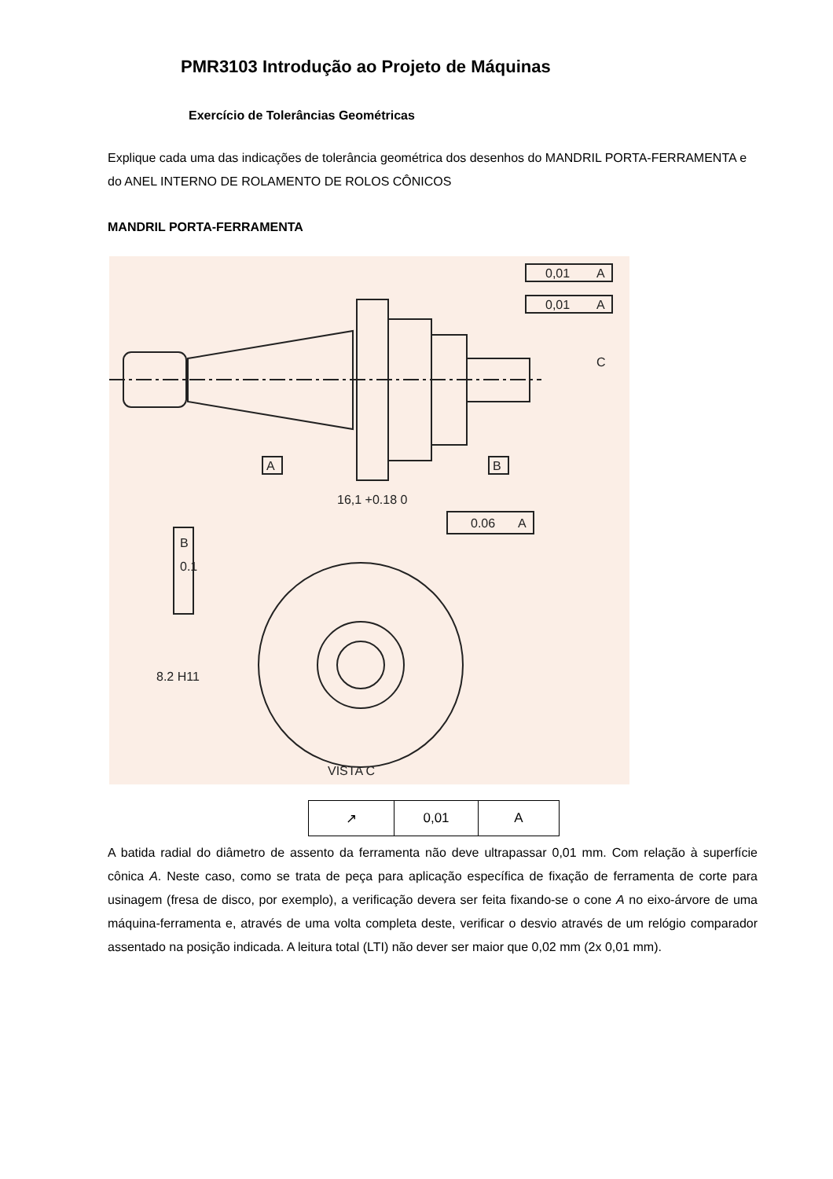PMR3103 Introdução ao Projeto de Máquinas
Exercício de Tolerâncias Geométricas
Explique cada uma das indicações de tolerância geométrica dos desenhos do MANDRIL PORTA-FERRAMENTA e do ANEL INTERNO DE ROLAMENTO DE ROLOS CÔNICOS
MANDRIL PORTA-FERRAMENTA
0,01
A
0,01
A
A
B
C
16,1 +0.18 0
0.06
A
B
0.1
8.2 H11
VISTA C
| ↗ | 0,01 | A |
A batida radial do diâmetro de assento da ferramenta não deve ultrapassar 0,01 mm. Com relação à superfície cônica A. Neste caso, como se trata de peça para aplicação específica de fixação de ferramenta de corte para usinagem (fresa de disco, por exemplo), a verificação devera ser feita fixando-se o cone A no eixo-árvore de uma máquina-ferramenta e, através de uma volta completa deste, verificar o desvio através de um relógio comparador assentado na posição indicada. A leitura total (LTI) não dever ser maior que 0,02 mm (2x 0,01 mm).